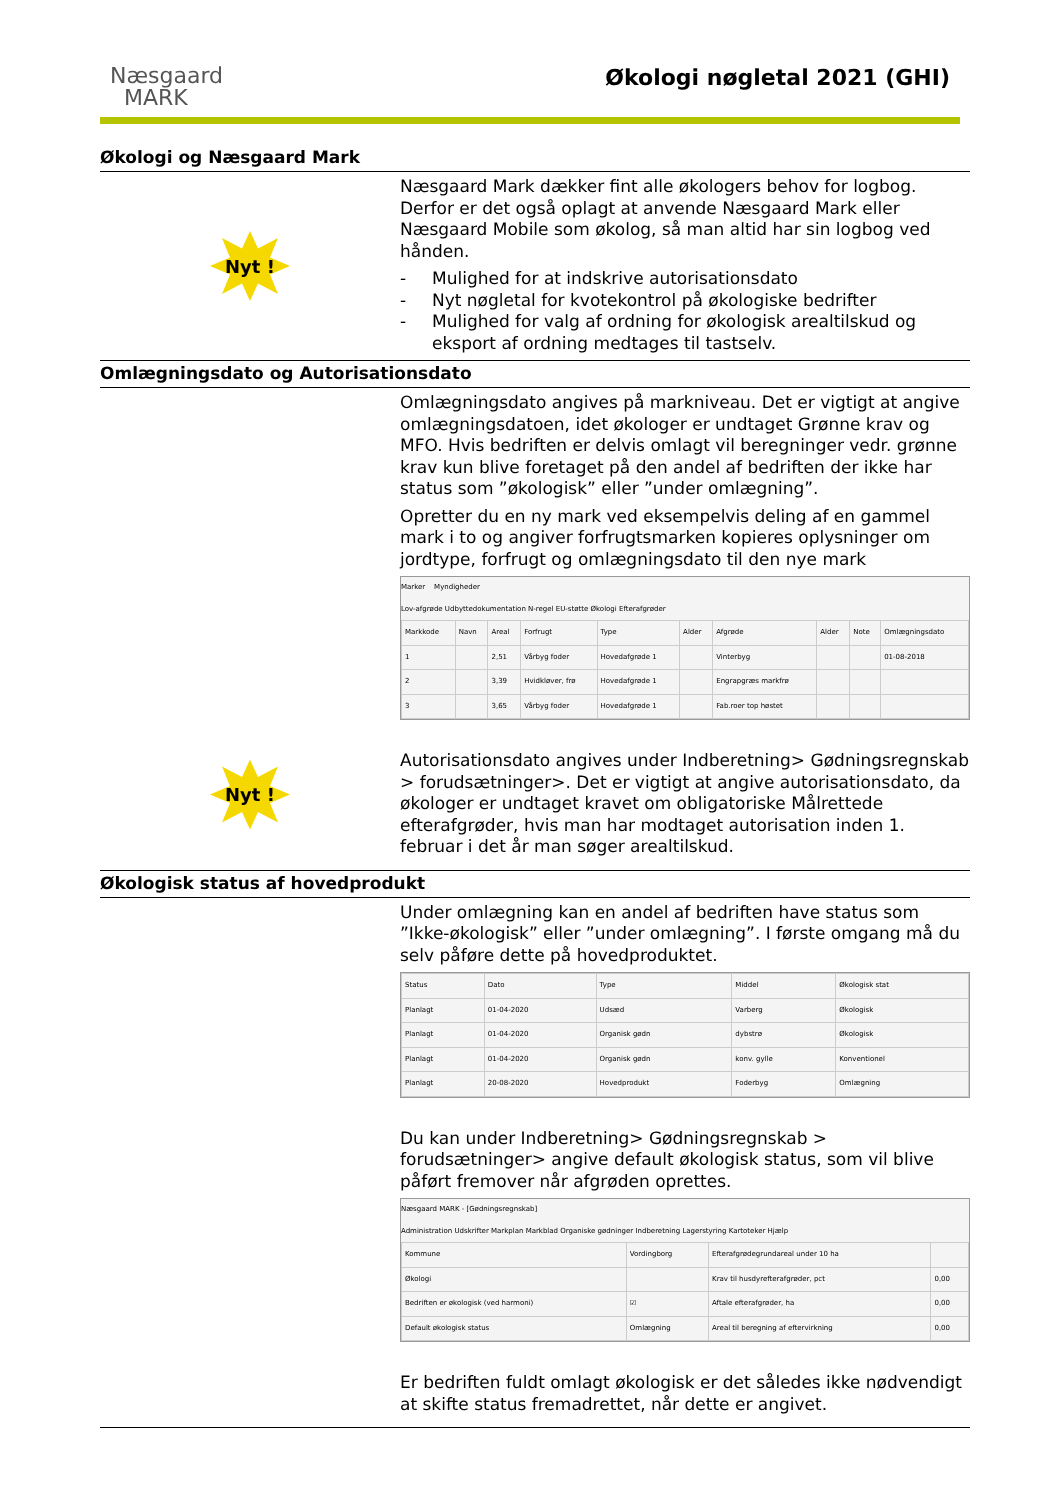Næsgaard
MARK
Økologi nøgletal 2021 (GHI)
Økologi og Næsgaard Mark
Nyt !
Næsgaard Mark dækker fint alle økologers behov for logbog. Derfor er det også oplagt at anvende Næsgaard Mark eller Næsgaard Mobile som økolog, så man altid har sin logbog ved hånden.
- Mulighed for at indskrive autorisationsdato
- Nyt nøgletal for kvotekontrol på økologiske bedrifter
- Mulighed for valg af ordning for økologisk arealtilskud og eksport af ordning medtages til tastselv.
Omlægningsdato og Autorisationsdato
Nyt !
Omlægningsdato angives på markniveau. Det er vigtigt at angive omlægningsdatoen, idet økologer er undtaget Grønne krav og MFO. Hvis bedriften er delvis omlagt vil beregninger vedr. grønne krav kun blive foretaget på den andel af bedriften der ikke har status som ”økologisk” eller ”under omlægning”.
Opretter du en ny mark ved eksempelvis deling af en gammel mark i to og angiver forfrugtsmarken kopieres oplysninger om jordtype, forfrugt og omlægningsdato til den nye mark
Marker Myndigheder
Lov-afgrøde Udbyttedokumentation N-regel EU-støtte Økologi Efterafgrøder
| Markkode | Navn | Areal | Forfrugt | Type | Alder | Afgrøde | Alder | Note | Omlægningsdato |
| --- | --- | --- | --- | --- | --- | --- | --- | --- | --- |
| 1 | | 2,51 | Vårbyg foder | Hovedafgrøde 1 | | Vinterbyg | | | 01-08-2018 |
| 2 | | 3,39 | Hvidkløver, frø | Hovedafgrøde 1 | | Engrapgræs markfrø | | | |
| 3 | | 3,65 | Vårbyg foder | Hovedafgrøde 1 | | Fab.roer top høstet | | | |
Autorisationsdato angives under Indberetning> Gødningsregnskab > forudsætninger>. Det er vigtigt at angive autorisationsdato, da økologer er undtaget kravet om obligatoriske Målrettede efterafgrøder, hvis man har modtaget autorisation inden 1. februar i det år man søger arealtilskud.
Økologisk status af hovedprodukt
Under omlægning kan en andel af bedriften have status som ”Ikke-økologisk” eller ”under omlægning”. I første omgang må du selv påføre dette på hovedproduktet.
| Status | Dato | Type | Middel | Økologisk stat |
| --- | --- | --- | --- | --- |
| Planlagt | 01-04-2020 | Udsæd | Varberg | Økologisk |
| Planlagt | 01-04-2020 | Organisk gødn | dybstrø | Økologisk |
| Planlagt | 01-04-2020 | Organisk gødn | konv. gylle | Konventionel |
| Planlagt | 20-08-2020 | Hovedprodukt | Foderbyg | Omlægning |
Du kan under Indberetning> Gødningsregnskab > forudsætninger> angive default økologisk status, som vil blive påført fremover når afgrøden oprettes.
Næsgaard MARK - [Gødningsregnskab]
Administration Udskrifter Markplan Markblad Organiske gødninger Indberetning Lagerstyring Kartoteker Hjælp
| Kommune | Vordingborg | Efterafgrødegrundareal under 10 ha | |
| Økologi | | Krav til husdyrefterafgrøder, pct | 0,00 |
| Bedriften er økologisk (ved harmoni) | ☑ | Aftale efterafgrøder, ha | 0,00 |
| Default økologisk status | Omlægning | Areal til beregning af eftervirkning | 0,00 |
Er bedriften fuldt omlagt økologisk er det således ikke nødvendigt at skifte status fremadrettet, når dette er angivet.